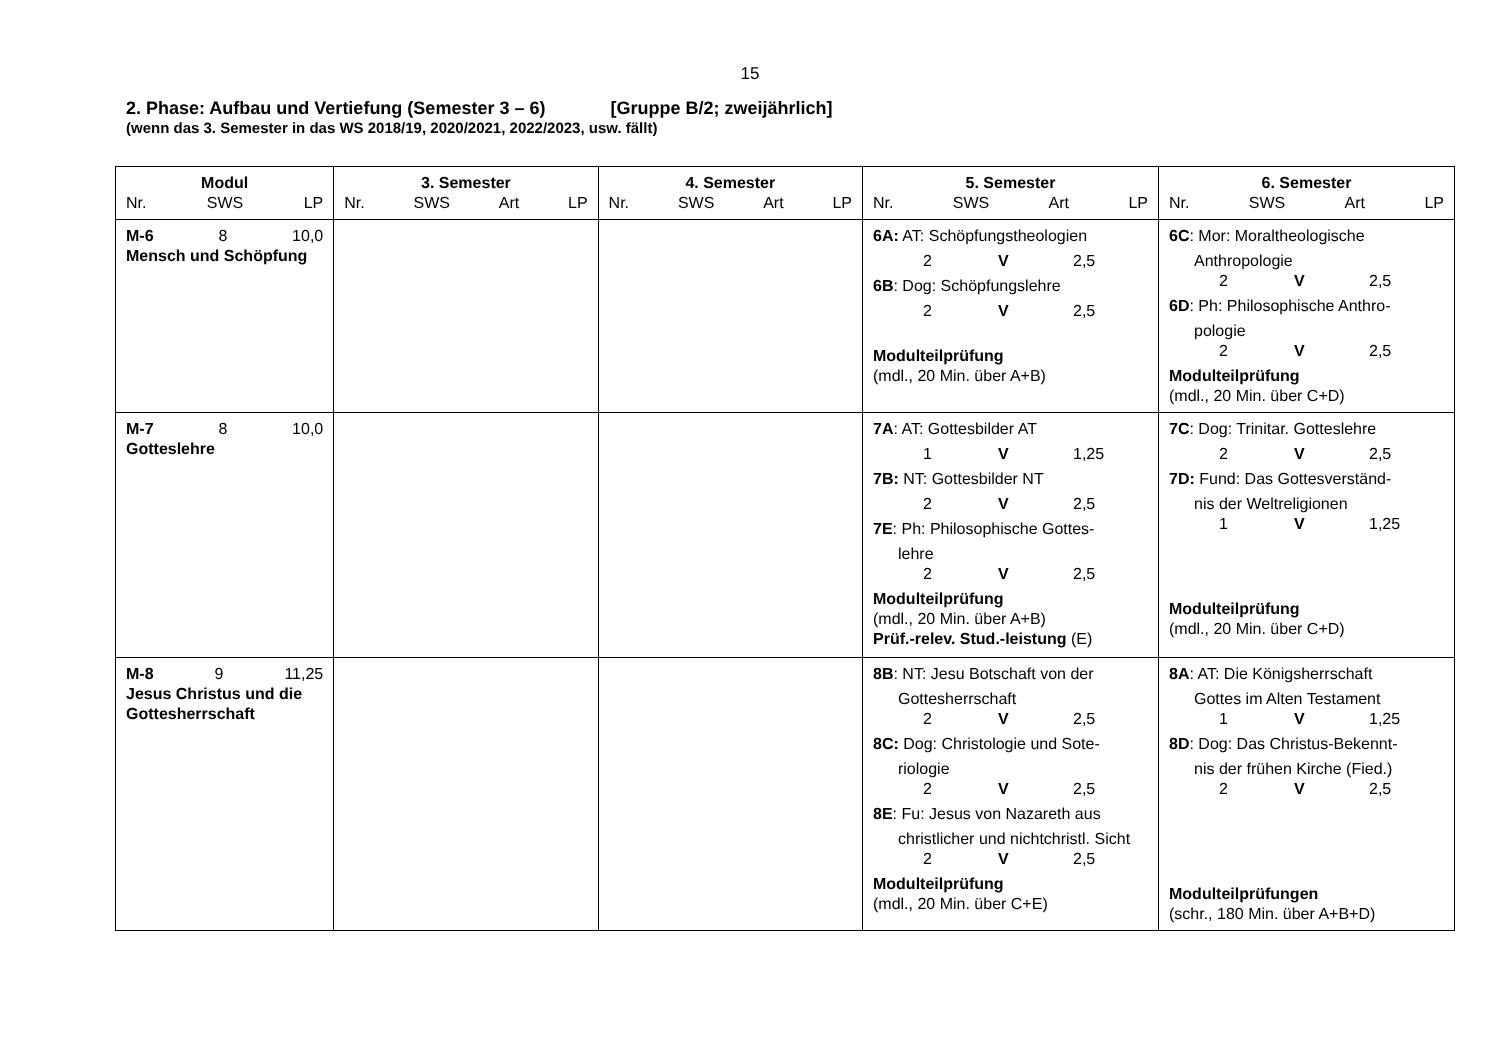15
2. Phase: Aufbau und Vertiefung (Semester 3 – 6) [Gruppe B/2; zweijährlich]
(wenn das 3. Semester in das WS 2018/19, 2020/2021, 2022/2023, usw. fällt)
| Modul Nr. SWS LP | 3. Semester Nr. SWS Art LP | 4. Semester Nr. SWS Art LP | 5. Semester Nr. SWS Art LP | 6. Semester Nr. SWS Art LP |
| --- | --- | --- | --- | --- |
| M-6 8 10,0 Mensch und Schöpfung | | | 6A: AT: Schöpfungstheologien 2 V 2,5 6B : Dog: Schöpfungslehre 2 V 2,5 Modulteilprüfung (mdl., 20 Min. über A+B) | 6C : Mor: Moraltheologische Anthropologie 2 V 2,5 6D : Ph: Philosophische Anthro- pologie 2 V 2,5 Modulteilprüfung (mdl., 20 Min. über C+D) |
| M-7 8 10,0 Gotteslehre | | | 7A : AT: Gottesbilder AT 1 V 1,25 7B: NT: Gottesbilder NT 2 V 2,5 7E : Ph: Philosophische Gottes- lehre 2 V 2,5 Modulteilprüfung (mdl., 20 Min. über A+B) Prüf.-relev. Stud.-leistung (E) | 7C : Dog: Trinitar. Gotteslehre 2 V 2,5 7D: Fund: Das Gottesverständ- nis der Weltreligionen 1 V 1,25 Modulteilprüfung (mdl., 20 Min. über C+D) |
| M-8 9 11,25 Jesus Christus und die Gottesherrschaft | | | 8B : NT: Jesu Botschaft von der Gottesherrschaft 2 V 2,5 8C: Dog: Christologie und Sote- riologie 2 V 2,5 8E : Fu: Jesus von Nazareth aus christlicher und nichtchristl. Sicht 2 V 2,5 Modulteilprüfung (mdl., 20 Min. über C+E) | 8A : AT: Die Königsherrschaft Gottes im Alten Testament 1 V 1,25 8D : Dog: Das Christus-Bekennt- nis der frühen Kirche (Fied.) 2 V 2,5 Modulteilprüfungen (schr., 180 Min. über A+B+D) |